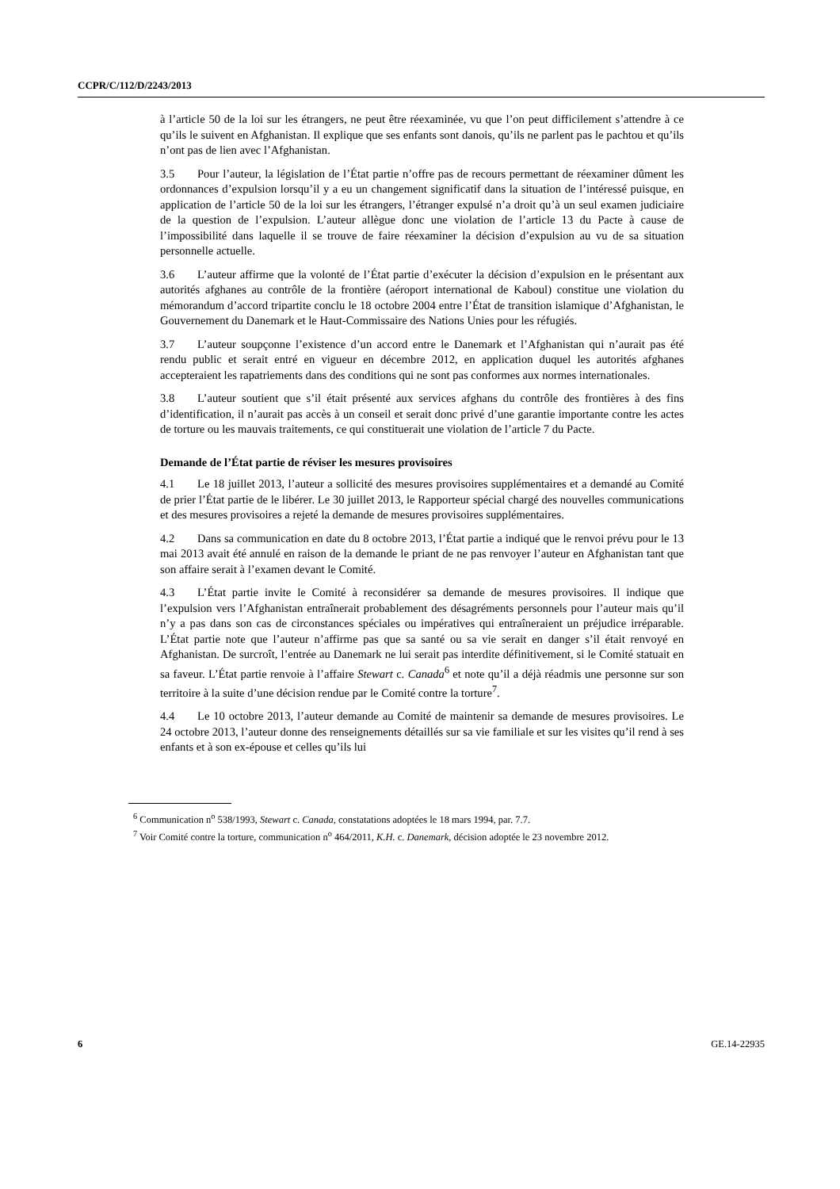CCPR/C/112/D/2243/2013
à l’article 50 de la loi sur les étrangers, ne peut être réexaminée, vu que l’on peut difficilement s’attendre à ce qu’ils le suivent en Afghanistan. Il explique que ses enfants sont danois, qu’ils ne parlent pas le pachtou et qu’ils n’ont pas de lien avec l’Afghanistan.
3.5 Pour l’auteur, la législation de l’État partie n’offre pas de recours permettant de réexaminer dûment les ordonnances d’expulsion lorsqu’il y a eu un changement significatif dans la situation de l’intéressé puisque, en application de l’article 50 de la loi sur les étrangers, l’étranger expulsé n’a droit qu’à un seul examen judiciaire de la question de l’expulsion. L’auteur allègue donc une violation de l’article 13 du Pacte à cause de l’impossibilité dans laquelle il se trouve de faire réexaminer la décision d’expulsion au vu de sa situation personnelle actuelle.
3.6 L’auteur affirme que la volonté de l’État partie d’exécuter la décision d’expulsion en le présentant aux autorités afghanes au contrôle de la frontière (aéroport international de Kaboul) constitue une violation du mémorandum d’accord tripartite conclu le 18 octobre 2004 entre l’État de transition islamique d’Afghanistan, le Gouvernement du Danemark et le Haut-Commissaire des Nations Unies pour les réfugiés.
3.7 L’auteur soupçonne l’existence d’un accord entre le Danemark et l’Afghanistan qui n’aurait pas été rendu public et serait entré en vigueur en décembre 2012, en application duquel les autorités afghanes accepteraient les rapatriements dans des conditions qui ne sont pas conformes aux normes internationales.
3.8 L’auteur soutient que s’il était présenté aux services afghans du contrôle des frontières à des fins d’identification, il n’aurait pas accès à un conseil et serait donc privé d’une garantie importante contre les actes de torture ou les mauvais traitements, ce qui constituerait une violation de l’article 7 du Pacte.
Demande de l’État partie de réviser les mesures provisoires
4.1 Le 18 juillet 2013, l’auteur a sollicité des mesures provisoires supplémentaires et a demandé au Comité de prier l’État partie de le libérer. Le 30 juillet 2013, le Rapporteur spécial chargé des nouvelles communications et des mesures provisoires a rejeté la demande de mesures provisoires supplémentaires.
4.2 Dans sa communication en date du 8 octobre 2013, l’État partie a indiqué que le renvoi prévu pour le 13 mai 2013 avait été annulé en raison de la demande le priant de ne pas renvoyer l’auteur en Afghanistan tant que son affaire serait à l’examen devant le Comité.
4.3 L’État partie invite le Comité à reconsidérer sa demande de mesures provisoires. Il indique que l’expulsion vers l’Afghanistan entraînerait probablement des désagréments personnels pour l’auteur mais qu’il n’y a pas dans son cas de circonstances spéciales ou impératives qui entraîneraient un préjudice irréparable. L’État partie note que l’auteur n’affirme pas que sa santé ou sa vie serait en danger s’il était renvoyé en Afghanistan. De surcroît, l’entrée au Danemark ne lui serait pas interdite définitivement, si le Comité statuait en sa faveur. L’État partie renvoie à l’affaire Stewart c. Canada<sup>6</sup> et note qu’il a déjà réadmis une personne sur son territoire à la suite d’une décision rendue par le Comité contre la torture<sup>7</sup>.
4.4 Le 10 octobre 2013, l’auteur demande au Comité de maintenir sa demande de mesures provisoires. Le 24 octobre 2013, l’auteur donne des renseignements détaillés sur sa vie familiale et sur les visites qu’il rend à ses enfants et à son ex-épouse et celles qu’ils lui
<sup>6</sup> Communication n<sup>o</sup> 538/1993, Stewart c. Canada, constatations adoptées le 18 mars 1994, par. 7.7.
<sup>7</sup> Voir Comité contre la torture, communication n<sup>o</sup> 464/2011, K.H. c. Danemark, décision adoptée le 23 novembre 2012.
6 GE.14-22935